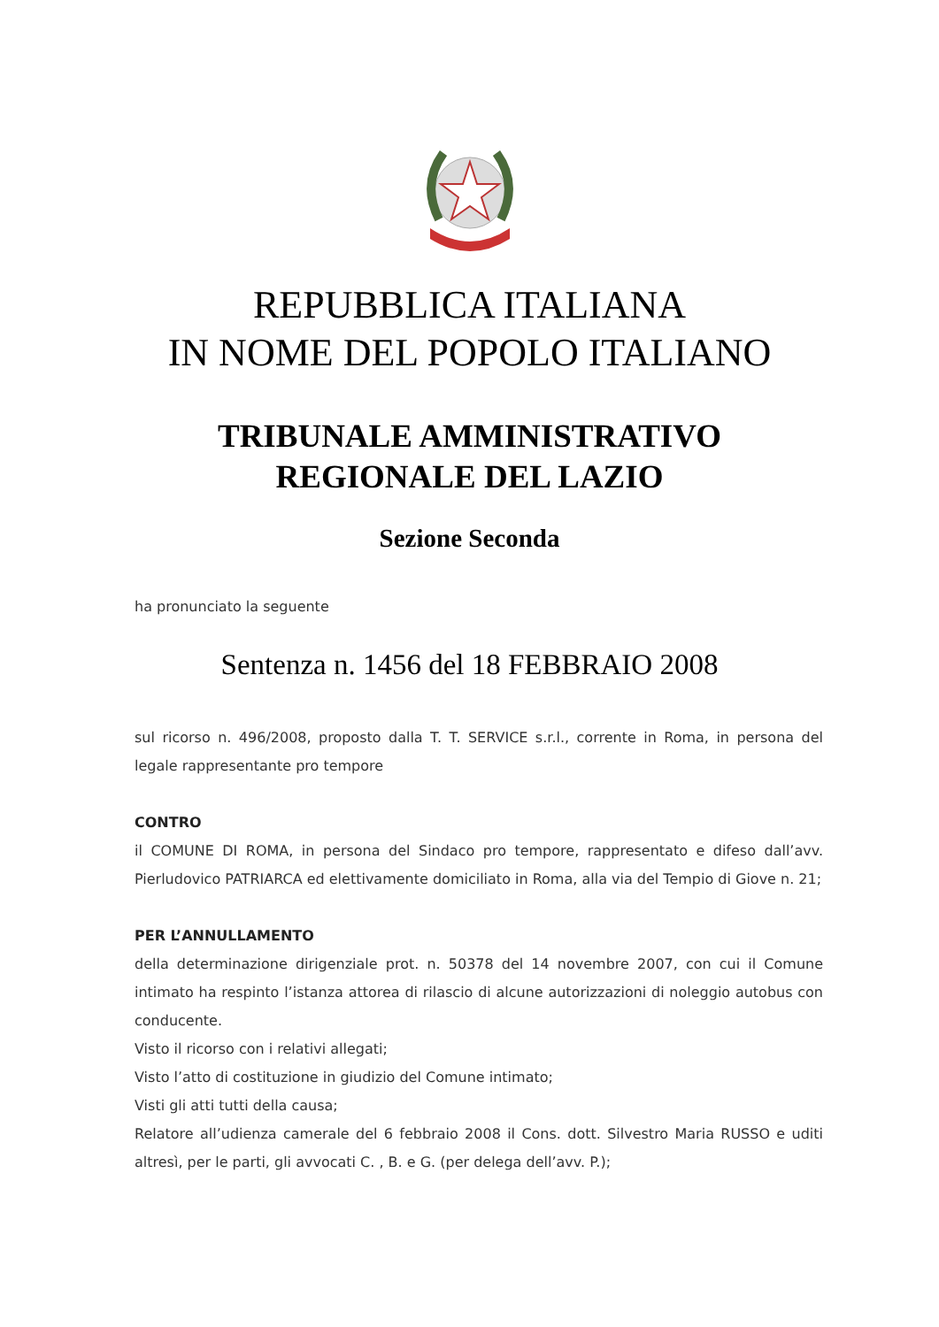REPUBBLICA ITALIANA
IN NOME DEL POPOLO ITALIANO
TRIBUNALE AMMINISTRATIVO
REGIONALE DEL LAZIO
Sezione Seconda
ha pronunciato la seguente
Sentenza n. 1456 del 18 FEBBRAIO 2008
sul ricorso n. 496/2008, proposto dalla T. T. SERVICE s.r.l., corrente in Roma, in persona del legale rappresentante pro tempore
CONTRO
il COMUNE DI ROMA, in persona del Sindaco pro tempore, rappresentato e difeso dall’avv. Pierludovico PATRIARCA ed elettivamente domiciliato in Roma, alla via del Tempio di Giove n. 21;
PER L’ANNULLAMENTO
della determinazione dirigenziale prot. n. 50378 del 14 novembre 2007, con cui il Comune intimato ha respinto l’istanza attorea di rilascio di alcune autorizzazioni di noleggio autobus con conducente.
Visto il ricorso con i relativi allegati;
Visto l’atto di costituzione in giudizio del Comune intimato;
Visti gli atti tutti della causa;
Relatore all’udienza camerale del 6 febbraio 2008 il Cons. dott. Silvestro Maria RUSSO e uditi altresì, per le parti, gli avvocati C. , B. e G. (per delega dell’avv. P.);